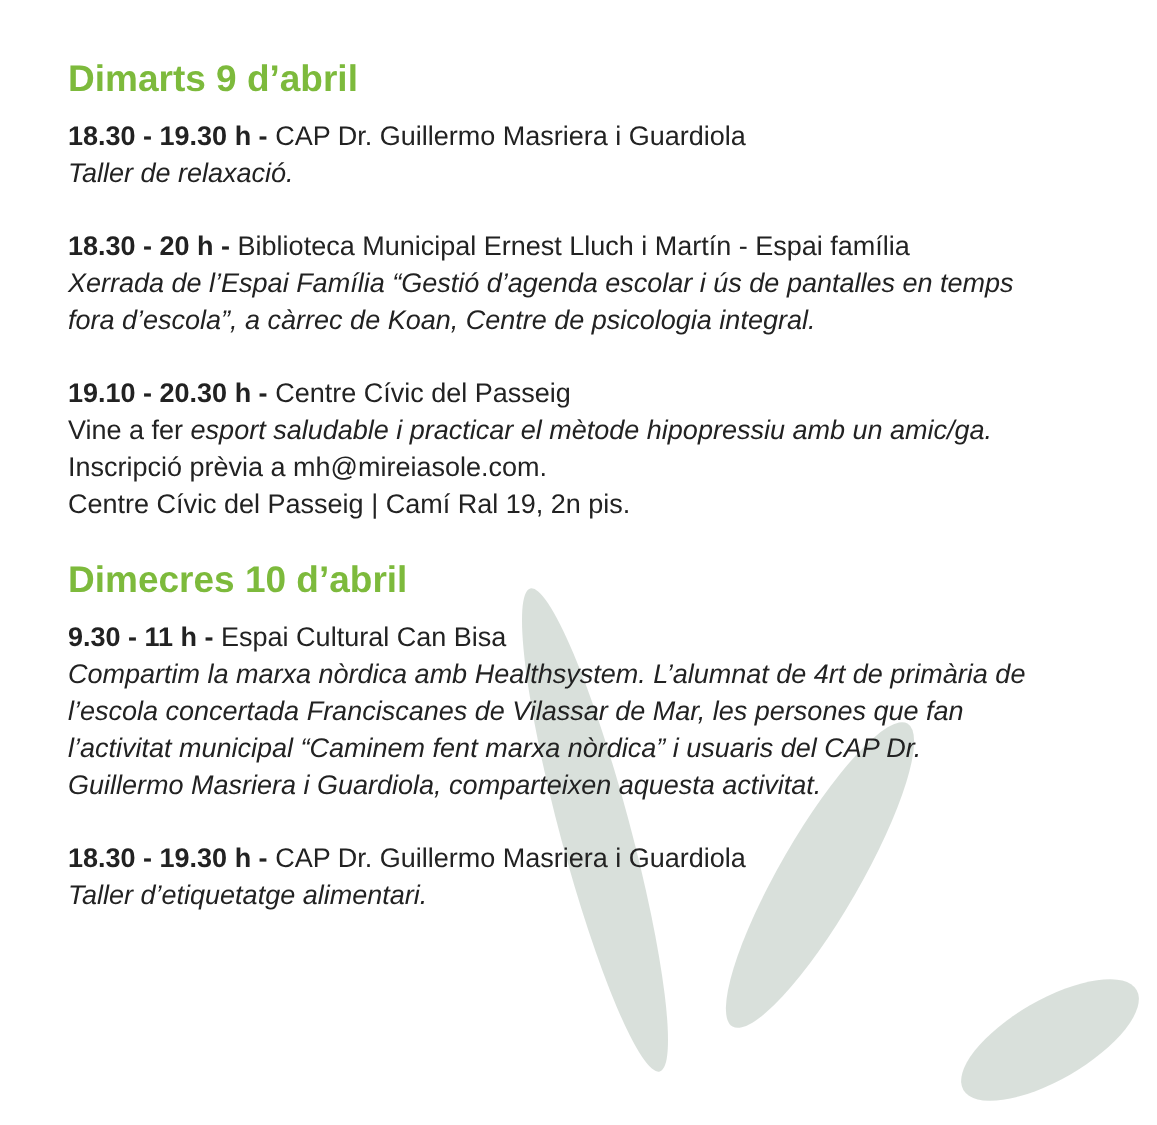Dimarts 9 d’abril
18.30 - 19.30 h - CAP Dr. Guillermo Masriera i Guardiola
Taller de relaxació.
18.30 - 20 h - Biblioteca Municipal Ernest Lluch i Martín - Espai família
Xerrada de l’Espai Família “Gestió d’agenda escolar i ús de pantalles en temps fora d’escola”, a càrrec de Koan, Centre de psicologia integral.
19.10 - 20.30 h - Centre Cívic del Passeig
Vine a fer esport saludable i practicar el mètode hipopressiu amb un amic/ga.
Inscripció prèvia a mh@mireiasole.com.
Centre Cívic del Passeig | Camí Ral 19, 2n pis.
Dimecres 10 d’abril
9.30 - 11 h - Espai Cultural Can Bisa
Compartim la marxa nòrdica amb Healthsystem. L’alumnat de 4rt de primària de l’escola concertada Franciscanes de Vilassar de Mar, les persones que fan l’activitat municipal “Caminem fent marxa nòrdica” i usuaris del CAP Dr. Guillermo Masriera i Guardiola, comparteixen aquesta activitat.
18.30 - 19.30 h - CAP Dr. Guillermo Masriera i Guardiola
Taller d’etiquetatge alimentari.